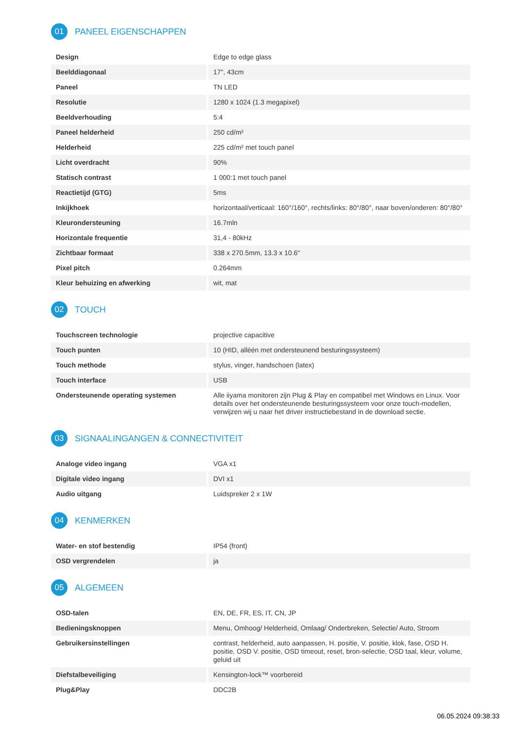01 PANEEL EIGENSCHAPPEN
| Design | Edge to edge glass |
| Beelddiagonaal | 17", 43cm |
| Paneel | TN LED |
| Resolutie | 1280 x 1024 (1.3 megapixel) |
| Beeldverhouding | 5:4 |
| Paneel helderheid | 250 cd/m² |
| Helderheid | 225 cd/m² met touch panel |
| Licht overdracht | 90% |
| Statisch contrast | 1 000:1 met touch panel |
| Reactietijd (GTG) | 5ms |
| Inkijkhoek | horizontaal/verticaal: 160°/160°, rechts/links: 80°/80°, naar boven/onderen: 80°/80° |
| Kleurondersteuning | 16.7mln |
| Horizontale frequentie | 31,4 - 80kHz |
| Zichtbaar formaat | 338 x 270.5mm, 13.3 x 10.6" |
| Pixel pitch | 0.264mm |
| Kleur behuizing en afwerking | wit, mat |
02 TOUCH
| Touchscreen technologie | projective capacitive |
| Touch punten | 10 (HID, alléén met ondersteunend besturingssysteem) |
| Touch methode | stylus, vinger, handschoen (latex) |
| Touch interface | USB |
| Ondersteunende operating systemen | Alle iiyama monitoren zijn Plug & Play en compatibel met Windows en Linux. Voor details over het ondersteunende besturingssysteem voor onze touch-modellen, verwijzen wij u naar het driver instructiebestand in de download sectie. |
03 SIGNAALINGANGEN & CONNECTIVITEIT
| Analoge video ingang | VGA x1 |
| Digitale video ingang | DVI x1 |
| Audio uitgang | Luidspreker 2 x 1W |
04 KENMERKEN
| Water- en stof bestendig | IP54 (front) |
| OSD vergrendelen | ja |
05 ALGEMEEN
| OSD-talen | EN, DE, FR, ES, IT, CN, JP |
| Bedieningsknoppen | Menu, Omhoog/ Helderheid, Omlaag/ Onderbreken, Selectie/ Auto, Stroom |
| Gebruikersinstellingen | contrast, helderheid, auto aanpassen, H. positie, V. positie, klok, fase, OSD H. positie, OSD V. positie, OSD timeout, reset, bron-selectie, OSD taal, kleur, volume, geluid uit |
| Diefstalbeveiliging | Kensington-lock™ voorbereid |
| Plug&Play | DDC2B |
06.05.2024 09:38:33